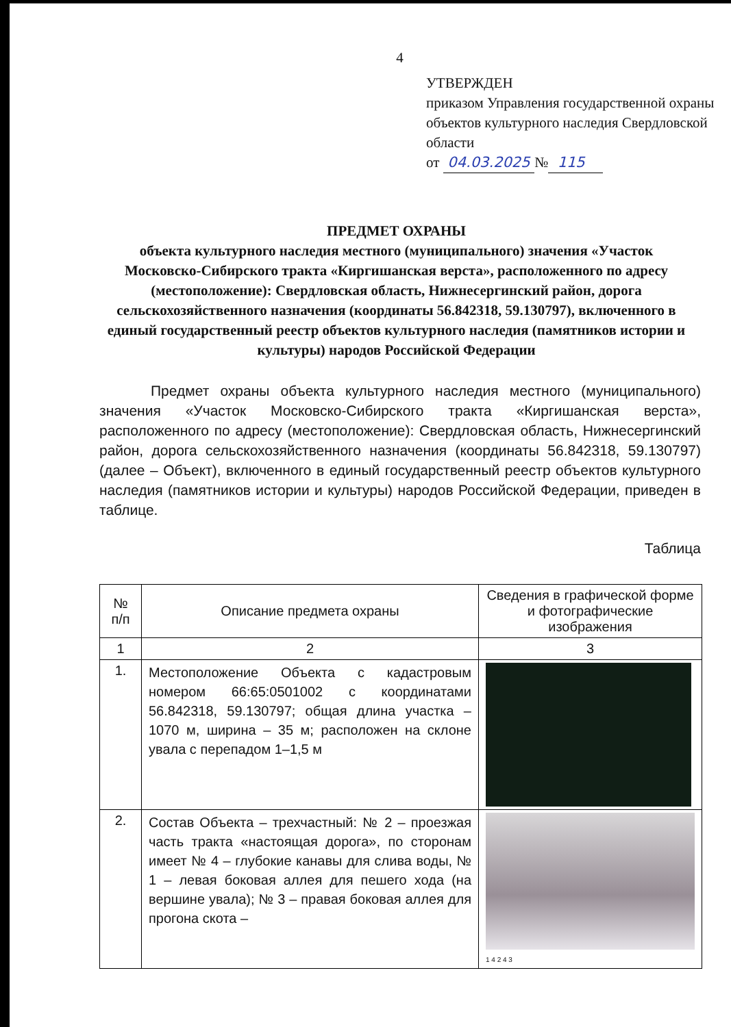4
УТВЕРЖДЕН
приказом Управления государственной охраны объектов культурного наследия Свердловской области
от 04.03.2025 № 115
ПРЕДМЕТ ОХРАНЫ
объекта культурного наследия местного (муниципального) значения «Участок Московско-Сибирского тракта «Киргишанская верста», расположенного по адресу (местоположение): Свердловская область, Нижнесергинский район, дорога сельскохозяйственного назначения (координаты 56.842318, 59.130797), включенного в единый государственный реестр объектов культурного наследия (памятников истории и культуры) народов Российской Федерации
Предмет охраны объекта культурного наследия местного (муниципального) значения «Участок Московско-Сибирского тракта «Киргишанская верста», расположенного по адресу (местоположение): Свердловская область, Нижнесергинский район, дорога сельскохозяйственного назначения (координаты 56.842318, 59.130797) (далее – Объект), включенного в единый государственный реестр объектов культурного наследия (памятников истории и культуры) народов Российской Федерации, приведен в таблице.
Таблица
| № п/п | Описание предмета охраны | Сведения в графической форме и фотографические изображения |
| --- | --- | --- |
| 1 | 2 | 3 |
| 1. | Местоположение Объекта с кадастровым номером 66:65:0501002 с координатами 56.842318, 59.130797; общая длина участка – 1070 м, ширина – 35 м; расположен на склоне увала с перепадом 1–1,5 м | |
| 2. | Состав Объекта – трехчастный: № 2 – проезжая часть тракта «настоящая дорога», по сторонам имеет № 4 – глубокие канавы для слива воды, № 1 – левая боковая аллея для пешего хода (на вершине увала); № 3 – правая боковая аллея для прогона скота – | 1 4 2 4 3 |